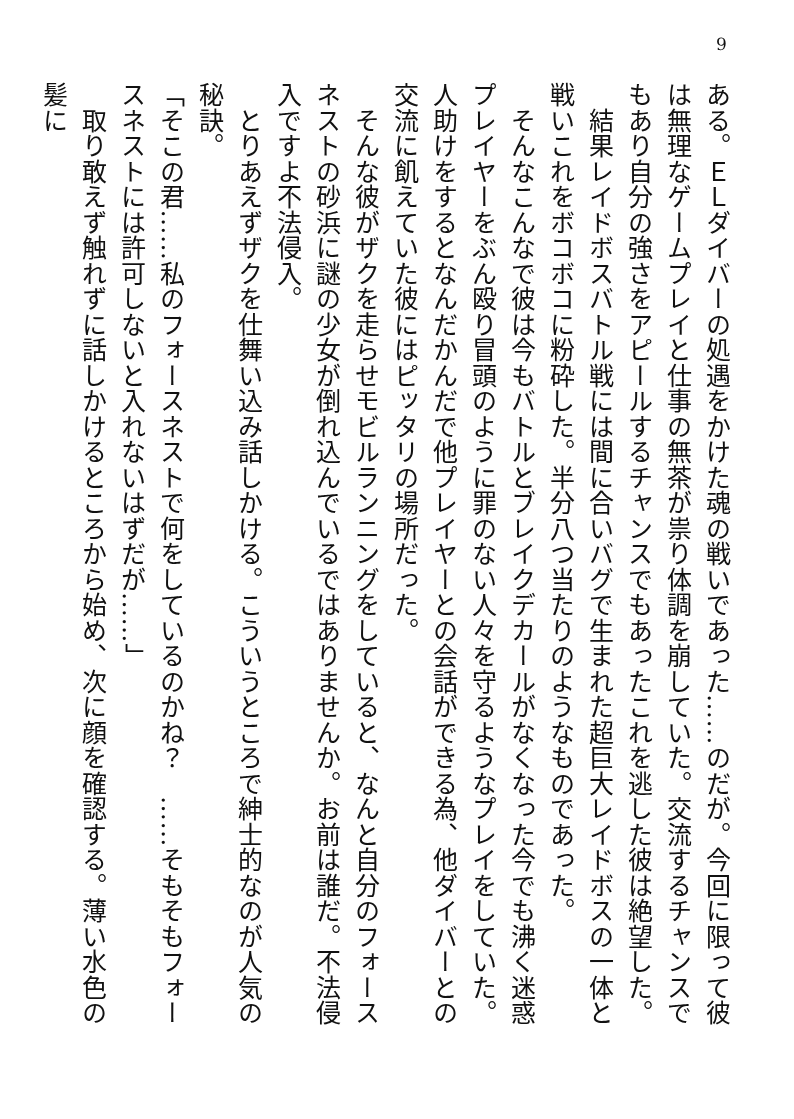9
ある。ＥＬダイバーの処遇をかけた魂の戦いであった……のだが。今回に限って彼は無理なゲームプレイと仕事の無茶が祟り体調を崩していた。交流するチャンスでもあり自分の強さをアピールするチャンスでもあったこれを逃した彼は絶望した。
　結果レイドボスバトル戦には間に合いバグで生まれた超巨大レイドボスの一体と戦いこれをボコボコに粉砕した。半分八つ当たりのようなものであった。
　そんなこんなで彼は今もバトルとブレイクデカールがなくなった今でも沸く迷惑プレイヤーをぶん殴り冒頭のように罪のない人々を守るようなプレイをしていた。人助けをするとなんだかんだで他プレイヤーとの会話ができる為、他ダイバーとの交流に飢えていた彼にはピッタリの場所だった。
　そんな彼がザクを走らせモビルランニングをしていると、なんと自分のフォースネストの砂浜に謎の少女が倒れ込んでいるではありませんか。お前は誰だ。不法侵入ですよ不法侵入。
　とりあえずザクを仕舞い込み話しかける。こういうところで紳士的なのが人気の秘訣。
「そこの君……私のフォースネストで何をしているのかね？　……そもそもフォースネストには許可しないと入れないはずだが……」
　取り敢えず触れずに話しかけるところから始め、次に顔を確認する。薄い水色の髪に